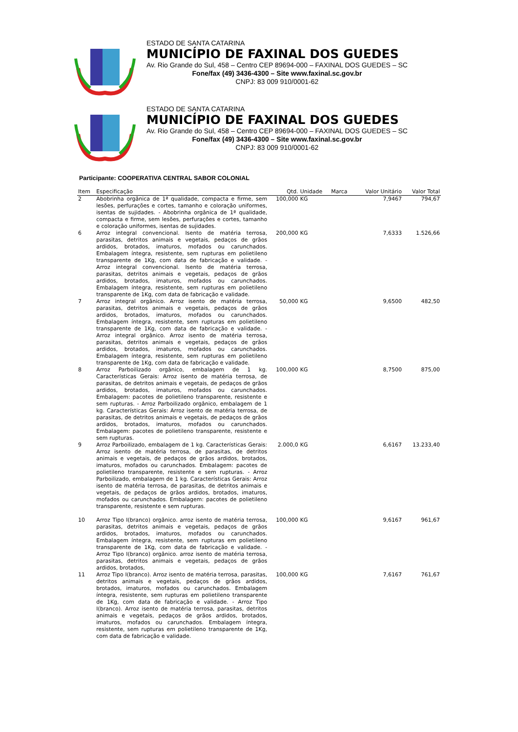ESTADO DE SANTA CATARINA
MUNICÍPIO DE FAXINAL DOS GUEDES
Av. Rio Grande do Sul, 458 – Centro CEP 89694-000 – FAXINAL DOS GUEDES – SC
Fone/fax (49) 3436-4300 – Site www.faxinal.sc.gov.br
CNPJ: 83 009 910/0001-62
ESTADO DE SANTA CATARINA
MUNICÍPIO DE FAXINAL DOS GUEDES
Av. Rio Grande do Sul, 458 – Centro CEP 89694-000 – FAXINAL DOS GUEDES – SC
Fone/fax (49) 3436-4300 – Site www.faxinal.sc.gov.br
CNPJ: 83 009 910/0001-62
Participante: COOPERATIVA CENTRAL SABOR COLONIAL
| Item | Especificação | Qtd. | Unidade | Marca | Valor Unitário | Valor Total |
| --- | --- | --- | --- | --- | --- | --- |
| 2 | Abobrinha orgânica de 1ª qualidade, compacta e firme, sem lesões, perfurações e cortes, tamanho e coloração uniformes, isentas de sujidades. - Abobrinha orgânica de 1ª qualidade, compacta e firme, sem lesões, perfurações e cortes, tamanho e coloração uniformes, isentas de sujidades. | 100,000 | KG | | 7,9467 | 794,67 |
| 6 | Arroz integral convencional. Isento de matéria terrosa, parasitas, detritos animais e vegetais, pedaços de grãos ardidos, brotados, imaturos, mofados ou carunchados. Embalagem íntegra, resistente, sem rupturas em polietileno transparente de 1Kg, com data de fabricação e validade. - Arroz integral convencional. Isento de matéria terrosa, parasitas, detritos animais e vegetais, pedaços de grãos ardidos, brotados, imaturos, mofados ou carunchados. Embalagem íntegra, resistente, sem rupturas em polietileno transparente de 1Kg, com data de fabricação e validade. | 200,000 | KG | | 7,6333 | 1.526,66 |
| 7 | Arroz integral orgânico. Arroz isento de matéria terrosa, parasitas, detritos animais e vegetais, pedaços de grãos ardidos, brotados, imaturos, mofados ou carunchados. Embalagem íntegra, resistente, sem rupturas em polietileno transparente de 1Kg, com data de fabricação e validade. - Arroz integral orgânico. Arroz isento de matéria terrosa, parasitas, detritos animais e vegetais, pedaços de grãos ardidos, brotados, imaturos, mofados ou carunchados. Embalagem íntegra, resistente, sem rupturas em polietileno transparente de 1Kg, com data de fabricação e validade. | 50,000 | KG | | 9,6500 | 482,50 |
| 8 | Arroz Parboilizado orgânico, embalagem de 1 kg. Características Gerais: Arroz isento de matéria terrosa, de parasitas, de detritos animais e vegetais, de pedaços de grãos ardidos, brotados, imaturos, mofados ou carunchados. Embalagem: pacotes de polietileno transparente, resistente e sem rupturas. - Arroz Parboilizado orgânico, embalagem de 1 kg. Características Gerais: Arroz isento de matéria terrosa, de parasitas, de detritos animais e vegetais, de pedaços de grãos ardidos, brotados, imaturos, mofados ou carunchados. Embalagem: pacotes de polietileno transparente, resistente e sem rupturas. | 100,000 | KG | | 8,7500 | 875,00 |
| 9 | Arroz Parboilizado, embalagem de 1 kg. Características Gerais: Arroz isento de matéria terrosa, de parasitas, de detritos animais e vegetais, de pedaços de grãos ardidos, brotados, imaturos, mofados ou carunchados. Embalagem: pacotes de polietileno transparente, resistente e sem rupturas. - Arroz Parboilizado, embalagem de 1 kg. Características Gerais: Arroz isento de matéria terrosa, de parasitas, de detritos animais e vegetais, de pedaços de grãos ardidos, brotados, imaturos, mofados ou carunchados. Embalagem: pacotes de polietileno transparente, resistente e sem rupturas. | 2.000,0 | KG | | 6,6167 | 13.233,40 |
| 10 | Arroz Tipo I(branco) orgânico. arroz isento de matéria terrosa, parasitas, detritos animais e vegetais, pedaços de grãos ardidos, brotados, imaturos, mofados ou carunchados. Embalagem íntegra, resistente, sem rupturas em polietileno transparente de 1Kg, com data de fabricação e validade. - Arroz Tipo I(branco) orgânico. arroz isento de matéria terrosa, parasitas, detritos animais e vegetais, pedaços de grãos ardidos, brotados, | 100,000 | KG | | 9,6167 | 961,67 |
| 11 | Arroz Tipo I(branco). Arroz isento de matéria terrosa, parasitas, detritos animais e vegetais, pedaços de grãos ardidos, brotados, imaturos, mofados ou carunchados. Embalagem íntegra, resistente, sem rupturas em polietileno transparente de 1Kg, com data de fabricação e validade. - Arroz Tipo I(branco). Arroz isento de matéria terrosa, parasitas, detritos animais e vegetais, pedaços de grãos ardidos, brotados, imaturos, mofados ou carunchados. Embalagem íntegra, resistente, sem rupturas em polietileno transparente de 1Kg, com data de fabricação e validade. | 100,000 | KG | | 7,6167 | 761,67 |